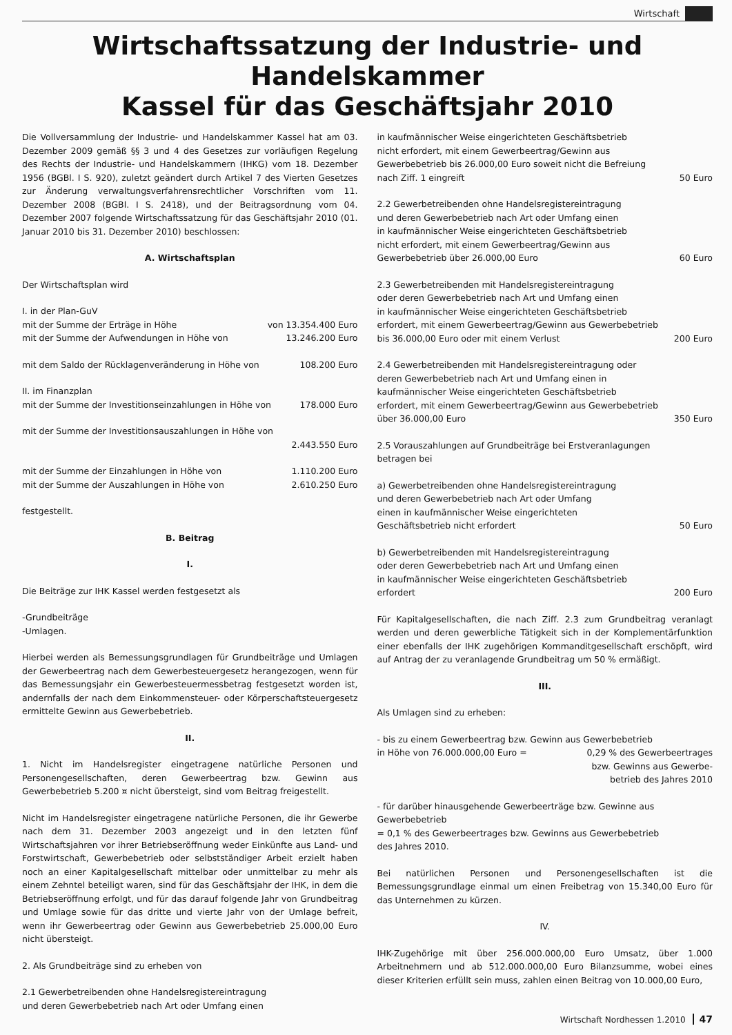Wirtschaft
Wirtschaftssatzung der Industrie- und Handelskammer
Kassel für das Geschäftsjahr 2010
Die Vollversammlung der Industrie- und Handelskammer Kassel hat am 03. Dezember 2009 gemäß §§ 3 und 4 des Gesetzes zur vorläufigen Regelung des Rechts der Industrie- und Handelskammern (IHKG) vom 18. Dezember 1956 (BGBl. I S. 920), zuletzt geändert durch Artikel 7 des Vierten Gesetzes zur Änderung verwaltungsverfahrensrechtlicher Vorschriften vom 11. Dezember 2008 (BGBl. I S. 2418), und der Beitragsordnung vom 04. Dezember 2007 folgende Wirtschaftssatzung für das Geschäftsjahr 2010 (01. Januar 2010 bis 31. Dezember 2010) beschlossen:
A. Wirtschaftsplan
Der Wirtschaftsplan wird
I. in der Plan-GuV
mit der Summe der Erträge in Höhe von 13.354.400 Euro
mit der Summe der Aufwendungen in Höhe von 13.246.200 Euro
mit dem Saldo der Rücklagenveränderung in Höhe von 108.200 Euro
II. im Finanzplan
mit der Summe der Investitionseinzahlungen in Höhe von 178.000 Euro
mit der Summe der Investitionsauszahlungen in Höhe von
2.443.550 Euro
mit der Summe der Einzahlungen in Höhe von 1.110.200 Euro
mit der Summe der Auszahlungen in Höhe von 2.610.250 Euro
festgestellt.
B. Beitrag
I.
Die Beiträge zur IHK Kassel werden festgesetzt als
-Grundbeiträge
-Umlagen.
Hierbei werden als Bemessungsgrundlagen für Grundbeiträge und Umlagen der Gewerbeertrag nach dem Gewerbesteuergesetz herangezogen, wenn für das Bemessungsjahr ein Gewerbesteuermessbetrag festgesetzt worden ist, andernfalls der nach dem Einkommensteuer- oder Körperschaftsteuergesetz ermittelte Gewinn aus Gewerbebetrieb.
II.
1. Nicht im Handelsregister eingetragene natürliche Personen und Personengesellschaften, deren Gewerbeertrag bzw. Gewinn aus Gewerbebetrieb 5.200 ¤ nicht übersteigt, sind vom Beitrag freigestellt.
Nicht im Handelsregister eingetragene natürliche Personen, die ihr Gewerbe nach dem 31. Dezember 2003 angezeigt und in den letzten fünf Wirtschaftsjahren vor ihrer Betriebseröffnung weder Einkünfte aus Land- und Forstwirtschaft, Gewerbebetrieb oder selbstständiger Arbeit erzielt haben noch an einer Kapitalgesellschaft mittelbar oder unmittelbar zu mehr als einem Zehntel beteiligt waren, sind für das Geschäftsjahr der IHK, in dem die Betriebseröffnung erfolgt, und für das darauf folgende Jahr von Grundbeitrag und Umlage sowie für das dritte und vierte Jahr von der Umlage befreit, wenn ihr Gewerbeertrag oder Gewinn aus Gewerbebetrieb 25.000,00 Euro nicht übersteigt.
2. Als Grundbeiträge sind zu erheben von
2.1 Gewerbetreibenden ohne Handelsregistereintragung
und deren Gewerbebetrieb nach Art oder Umfang einen
in kaufmännischer Weise eingerichteten Geschäftsbetrieb
nicht erfordert, mit einem Gewerbeertrag/Gewinn aus
Gewerbebetrieb bis 26.000,00 Euro soweit nicht die Befreiung
nach Ziff. 1 eingreift 50 Euro
2.2 Gewerbetreibenden ohne Handelsregistereintragung
und deren Gewerbebetrieb nach Art oder Umfang einen
in kaufmännischer Weise eingerichteten Geschäftsbetrieb
nicht erfordert, mit einem Gewerbeertrag/Gewinn aus
Gewerbebetrieb über 26.000,00 Euro 60 Euro
2.3 Gewerbetreibenden mit Handelsregistereintragung
oder deren Gewerbebetrieb nach Art und Umfang einen
in kaufmännischer Weise eingerichteten Geschäftsbetrieb
erfordert, mit einem Gewerbeertrag/Gewinn aus Gewerbebetrieb
bis 36.000,00 Euro oder mit einem Verlust 200 Euro
2.4 Gewerbetreibenden mit Handelsregistereintragung oder
deren Gewerbebetrieb nach Art und Umfang einen in
kaufmännischer Weise eingerichteten Geschäftsbetrieb
erfordert, mit einem Gewerbeertrag/Gewinn aus Gewerbebetrieb
über 36.000,00 Euro 350 Euro
2.5 Vorauszahlungen auf Grundbeiträge bei Erstveranlagungen
betragen bei
a) Gewerbetreibenden ohne Handelsregistereintragung
und deren Gewerbebetrieb nach Art oder Umfang
einen in kaufmännischer Weise eingerichteten
Geschäftsbetrieb nicht erfordert 50 Euro
b) Gewerbetreibenden mit Handelsregistereintragung
oder deren Gewerbebetrieb nach Art und Umfang einen
in kaufmännischer Weise eingerichteten Geschäftsbetrieb
erfordert 200 Euro
Für Kapitalgesellschaften, die nach Ziff. 2.3 zum Grundbeitrag veranlagt werden und deren gewerbliche Tätigkeit sich in der Komplementärfunktion einer ebenfalls der IHK zugehörigen Kommanditgesellschaft erschöpft, wird auf Antrag der zu veranlagende Grundbeitrag um 50 % ermäßigt.
III.
Als Umlagen sind zu erheben:
- bis zu einem Gewerbeertrag bzw. Gewinn aus Gewerbebetrieb
in Höhe von 76.000.000,00 Euro = 0,29 % des Gewerbeertrages
bzw. Gewinns aus Gewerbe-
betrieb des Jahres 2010
- für darüber hinausgehende Gewerbeerträge bzw. Gewinne aus
Gewerbebetrieb
= 0,1 % des Gewerbeertrages bzw. Gewinns aus Gewerbebetrieb
des Jahres 2010.
Bei natürlichen Personen und Personengesellschaften ist die Bemessungsgrundlage einmal um einen Freibetrag von 15.340,00 Euro für das Unternehmen zu kürzen.
IV.
IHK-Zugehörige mit über 256.000.000,00 Euro Umsatz, über 1.000 Arbeitnehmern und ab 512.000.000,00 Euro Bilanzsumme, wobei eines dieser Kriterien erfüllt sein muss, zahlen einen Beitrag von 10.000,00 Euro,
Wirtschaft Nordhessen 1.2010 47